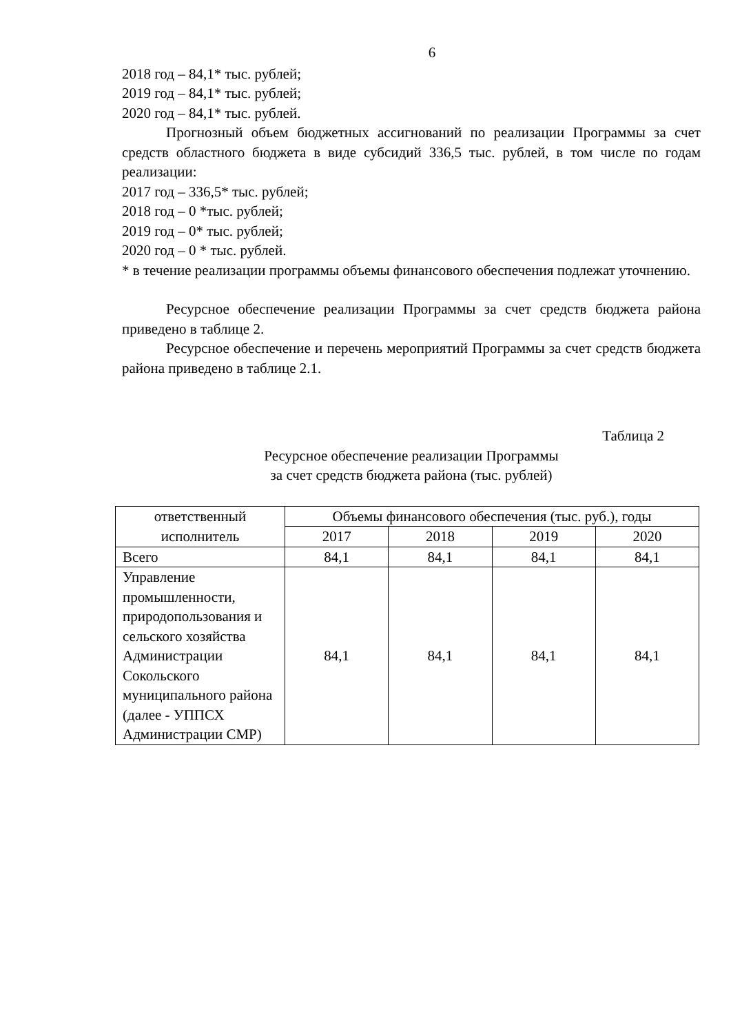6
2018 год – 84,1* тыс. рублей;
2019 год – 84,1* тыс. рублей;
2020 год – 84,1* тыс. рублей.
Прогнозный объем бюджетных ассигнований по реализации Программы за счет средств областного бюджета в виде субсидий 336,5 тыс. рублей, в том числе по годам реализации:
2017 год – 336,5* тыс. рублей;
2018 год – 0 *тыс. рублей;
2019 год – 0* тыс. рублей;
2020 год – 0 * тыс. рублей.
* в течение реализации программы объемы финансового обеспечения подлежат уточнению.
Ресурсное обеспечение реализации Программы за счет средств бюджета района приведено в таблице 2.
Ресурсное обеспечение и перечень мероприятий Программы за счет средств бюджета района приведено в таблице 2.1.
Таблица 2
Ресурсное обеспечение реализации Программы
за счет средств бюджета района (тыс. рублей)
| ответственный исполнитель | Объемы финансового обеспечения (тыс. руб.), годы | | | |
| --- | --- | --- | --- | --- |
| | 2017 | 2018 | 2019 | 2020 |
| Всего | 84,1 | 84,1 | 84,1 | 84,1 |
| Управление промышленности, природопользования и сельского хозяйства Администрации Сокольского муниципального района (далее - УППСХ Администрации СМР) | 84,1 | 84,1 | 84,1 | 84,1 |